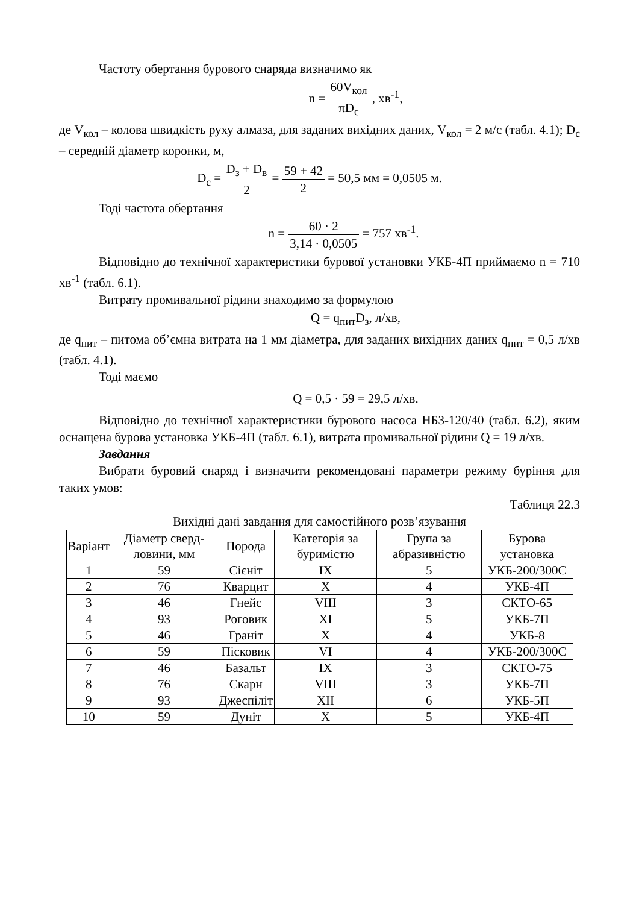Частоту обертання бурового снаряда визначимо як
n = 60V<sub>кол</sub> πD<sub>c</sub> , хв<sup>-1</sup>,
де V<sub>кол</sub> – колова швидкість руху алмаза, для заданих вихідних даних, V<sub>кол</sub> = 2 м/с (табл. 4.1); D<sub>c</sub> – середній діаметр коронки, м,
D<sub>c</sub> = D<sub>з</sub> + D<sub>в</sub> 2 = 59 + 42 2 = 50,5 мм = 0,0505 м.
Тоді частота обертання
n = 60 · 2 3,14 · 0,0505 = 757 хв<sup>-1</sup>.
Відповідно до технічної характеристики бурової установки УКБ-4П приймаємо n = 710 хв<sup>-1</sup> (табл. 6.1).
Витрату промивальної рідини знаходимо за формулою
Q = q<sub>пит</sub>D<sub>з</sub>, л/хв,
де q<sub>пит</sub> – питома об’ємна витрата на 1 мм діаметра, для заданих вихідних даних q<sub>пит</sub> = 0,5 л/хв (табл. 4.1).
Тоді маємо
Q = 0,5 · 59 = 29,5 л/хв.
Відповідно до технічної характеристики бурового насоса НБ3-120/40 (табл. 6.2), яким оснащена бурова установка УКБ-4П (табл. 6.1), витрата промивальної рідини Q = 19 л/хв.
Завдання
Вибрати буровий снаряд і визначити рекомендовані параметри режиму буріння для таких умов:
Таблиця 22.3
Вихідні дані завдання для самостійного розв’язування
| Варіант | Діаметр сверд-ловини, мм | Порода | Категорія за буримістю | Група за абразивністю | Бурова установка |
| --- | --- | --- | --- | --- | --- |
| 1 | 59 | Сієніт | IX | 5 | УКБ-200/300С |
| 2 | 76 | Кварцит | X | 4 | УКБ-4П |
| 3 | 46 | Гнейс | VIII | 3 | СКТО-65 |
| 4 | 93 | Роговик | XI | 5 | УКБ-7П |
| 5 | 46 | Граніт | X | 4 | УКБ-8 |
| 6 | 59 | Пісковик | VI | 4 | УКБ-200/300С |
| 7 | 46 | Базальт | IX | 3 | СКТО-75 |
| 8 | 76 | Скарн | VIII | 3 | УКБ-7П |
| 9 | 93 | Джеспіліт | XII | 6 | УКБ-5П |
| 10 | 59 | Дуніт | X | 5 | УКБ-4П |